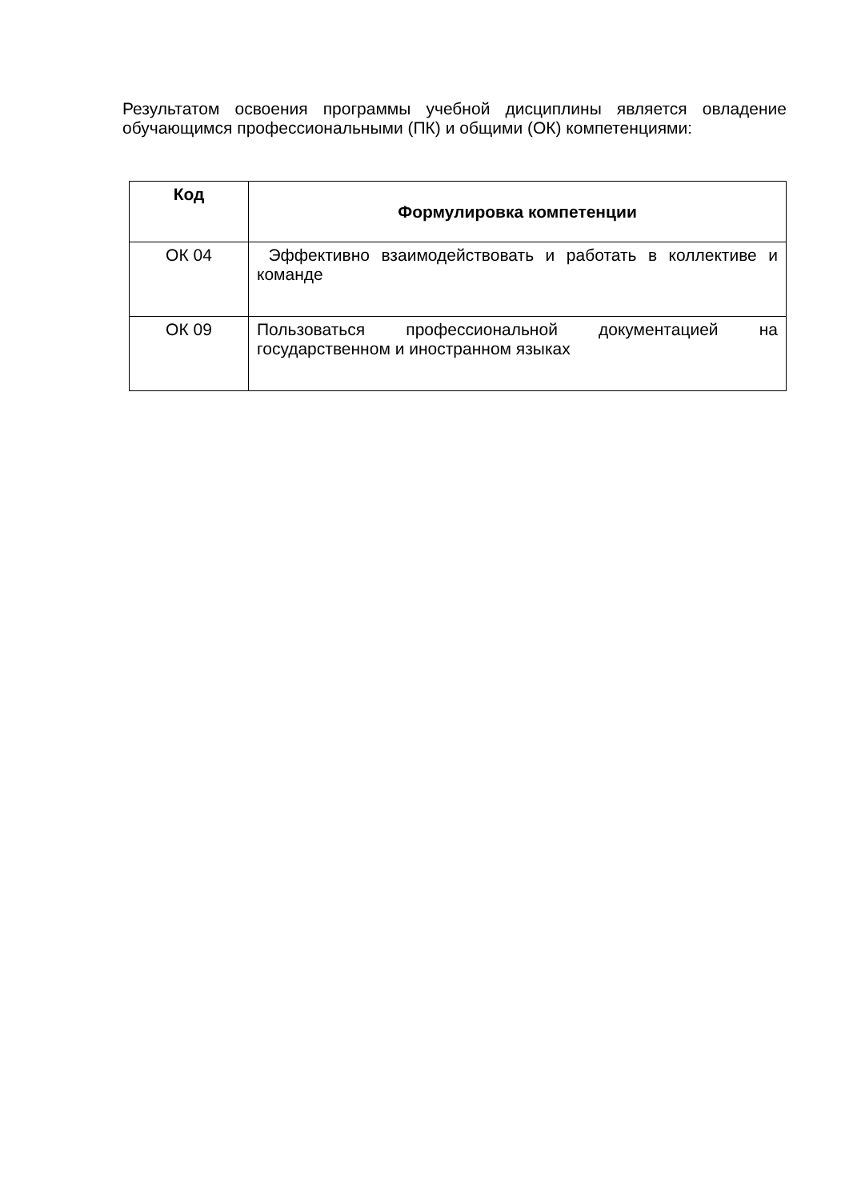Результатом освоения программы учебной дисциплины является овладение обучающимся профессиональными (ПК) и общими (ОК) компетенциями:
| Код | Формулировка компетенции |
| --- | --- |
| ОК 04 | Эффективно взаимодействовать и работать в коллективе и команде |
| ОК 09 | Пользоваться профессиональной документацией на государственном и иностранном языках |